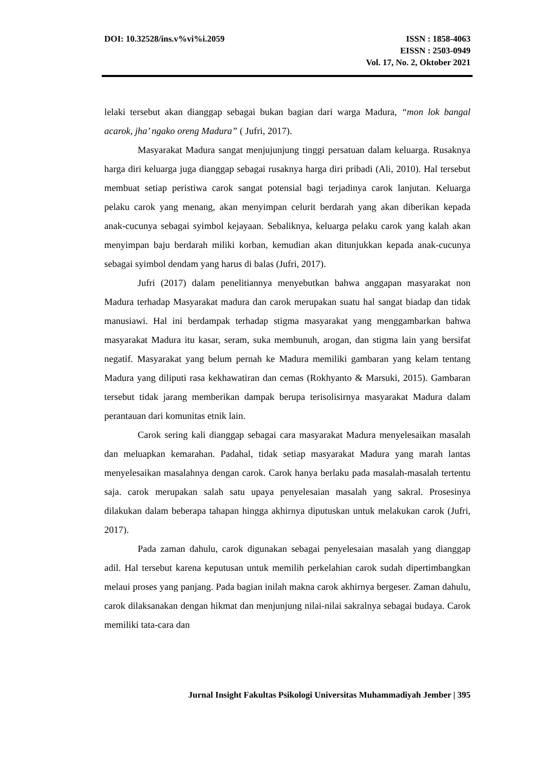DOI: 10.32528/ins.v%vi%i.2059 ISSN : 1858-4063
EISSN : 2503-0949
Vol. 17, No. 2, Oktober 2021
lelaki tersebut akan dianggap sebagai bukan bagian dari warga Madura, “mon lok bangal acarok, jha’ ngako oreng Madura” ( Jufri, 2017).
Masyarakat Madura sangat menjujunjung tinggi persatuan dalam keluarga. Rusaknya harga diri keluarga juga dianggap sebagai rusaknya harga diri pribadi (Ali, 2010). Hal tersebut membuat setiap peristiwa carok sangat potensial bagi terjadinya carok lanjutan. Keluarga pelaku carok yang menang, akan menyimpan celurit berdarah yang akan diberikan kepada anak-cucunya sebagai syimbol kejayaan. Sebaliknya, keluarga pelaku carok yang kalah akan menyimpan baju berdarah miliki korban, kemudian akan ditunjukkan kepada anak-cucunya sebagai syimbol dendam yang harus di balas (Jufri, 2017).
Jufri (2017) dalam penelitiannya menyebutkan bahwa anggapan masyarakat non Madura terhadap Masyarakat madura dan carok merupakan suatu hal sangat biadap dan tidak manusiawi. Hal ini berdampak terhadap stigma masyarakat yang menggambarkan bahwa masyarakat Madura itu kasar, seram, suka membunuh, arogan, dan stigma lain yang bersifat negatif. Masyarakat yang belum pernah ke Madura memiliki gambaran yang kelam tentang Madura yang diliputi rasa kekhawatiran dan cemas (Rokhyanto & Marsuki, 2015). Gambaran tersebut tidak jarang memberikan dampak berupa terisolisirnya masyarakat Madura dalam perantauan dari komunitas etnik lain.
Carok sering kali dianggap sebagai cara masyarakat Madura menyelesaikan masalah dan meluapkan kemarahan. Padahal, tidak setiap masyarakat Madura yang marah lantas menyelesaikan masalahnya dengan carok. Carok hanya berlaku pada masalah-masalah tertentu saja. carok merupakan salah satu upaya penyelesaian masalah yang sakral. Prosesinya dilakukan dalam beberapa tahapan hingga akhirnya diputuskan untuk melakukan carok (Jufri, 2017).
Pada zaman dahulu, carok digunakan sebagai penyelesaian masalah yang dianggap adil. Hal tersebut karena keputusan untuk memilih perkelahian carok sudah dipertimbangkan melaui proses yang panjang. Pada bagian inilah makna carok akhirnya bergeser. Zaman dahulu, carok dilaksanakan dengan hikmat dan menjunjung nilai-nilai sakralnya sebagai budaya. Carok memiliki tata-cara dan
Jurnal Insight Fakultas Psikologi Universitas Muhammadiyah Jember | 395